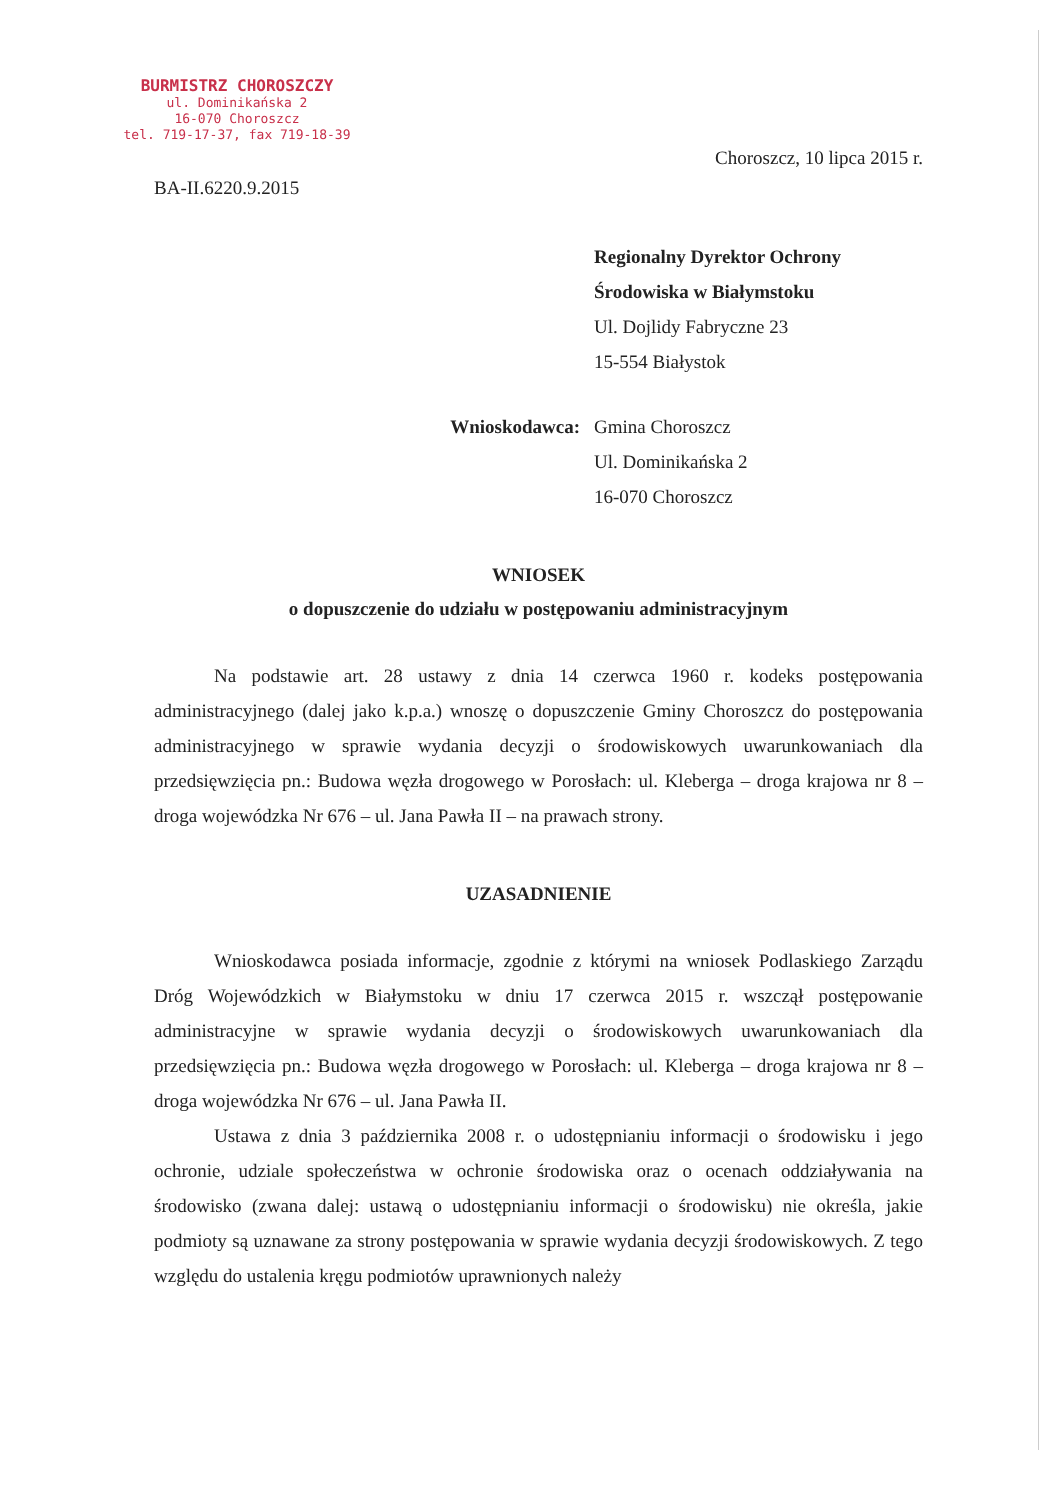BURMISTRZ CHOROSZCZY
ul. Dominikańska 2
16-070 Choroszcz
tel. 719-17-37, fax 719-18-39
BA-II.6220.9.2015
Choroszcz, 10 lipca 2015 r.
Regionalny Dyrektor Ochrony Środowiska w Białymstoku
Ul. Dojlidy Fabryczne 23
15-554 Białystok
Wnioskodawca: Gmina Choroszcz
Ul. Dominikańska 2
16-070 Choroszcz
WNIOSEK
o dopuszczenie do udziału w postępowaniu administracyjnym
Na podstawie art. 28 ustawy z dnia 14 czerwca 1960 r. kodeks postępowania administracyjnego (dalej jako k.p.a.) wnoszę o dopuszczenie Gminy Choroszcz do postępowania administracyjnego w sprawie wydania decyzji o środowiskowych uwarunkowaniach dla przedsięwzięcia pn.: Budowa węzła drogowego w Porosłach: ul. Kleberga – droga krajowa nr 8 – droga wojewódzka Nr 676 – ul. Jana Pawła II – na prawach strony.
UZASADNIENIE
Wnioskodawca posiada informacje, zgodnie z którymi na wniosek Podlaskiego Zarządu Dróg Wojewódzkich w Białymstoku w dniu 17 czerwca 2015 r. wszczął postępowanie administracyjne w sprawie wydania decyzji o środowiskowych uwarunkowaniach dla przedsięwzięcia pn.: Budowa węzła drogowego w Porosłach: ul. Kleberga – droga krajowa nr 8 – droga wojewódzka Nr 676 – ul. Jana Pawła II.
Ustawa z dnia 3 października 2008 r. o udostępnianiu informacji o środowisku i jego ochronie, udziale społeczeństwa w ochronie środowiska oraz o ocenach oddziaływania na środowisko (zwana dalej: ustawą o udostępnianiu informacji o środowisku) nie określa, jakie podmioty są uznawane za strony postępowania w sprawie wydania decyzji środowiskowych. Z tego względu do ustalenia kręgu podmiotów uprawnionych należy